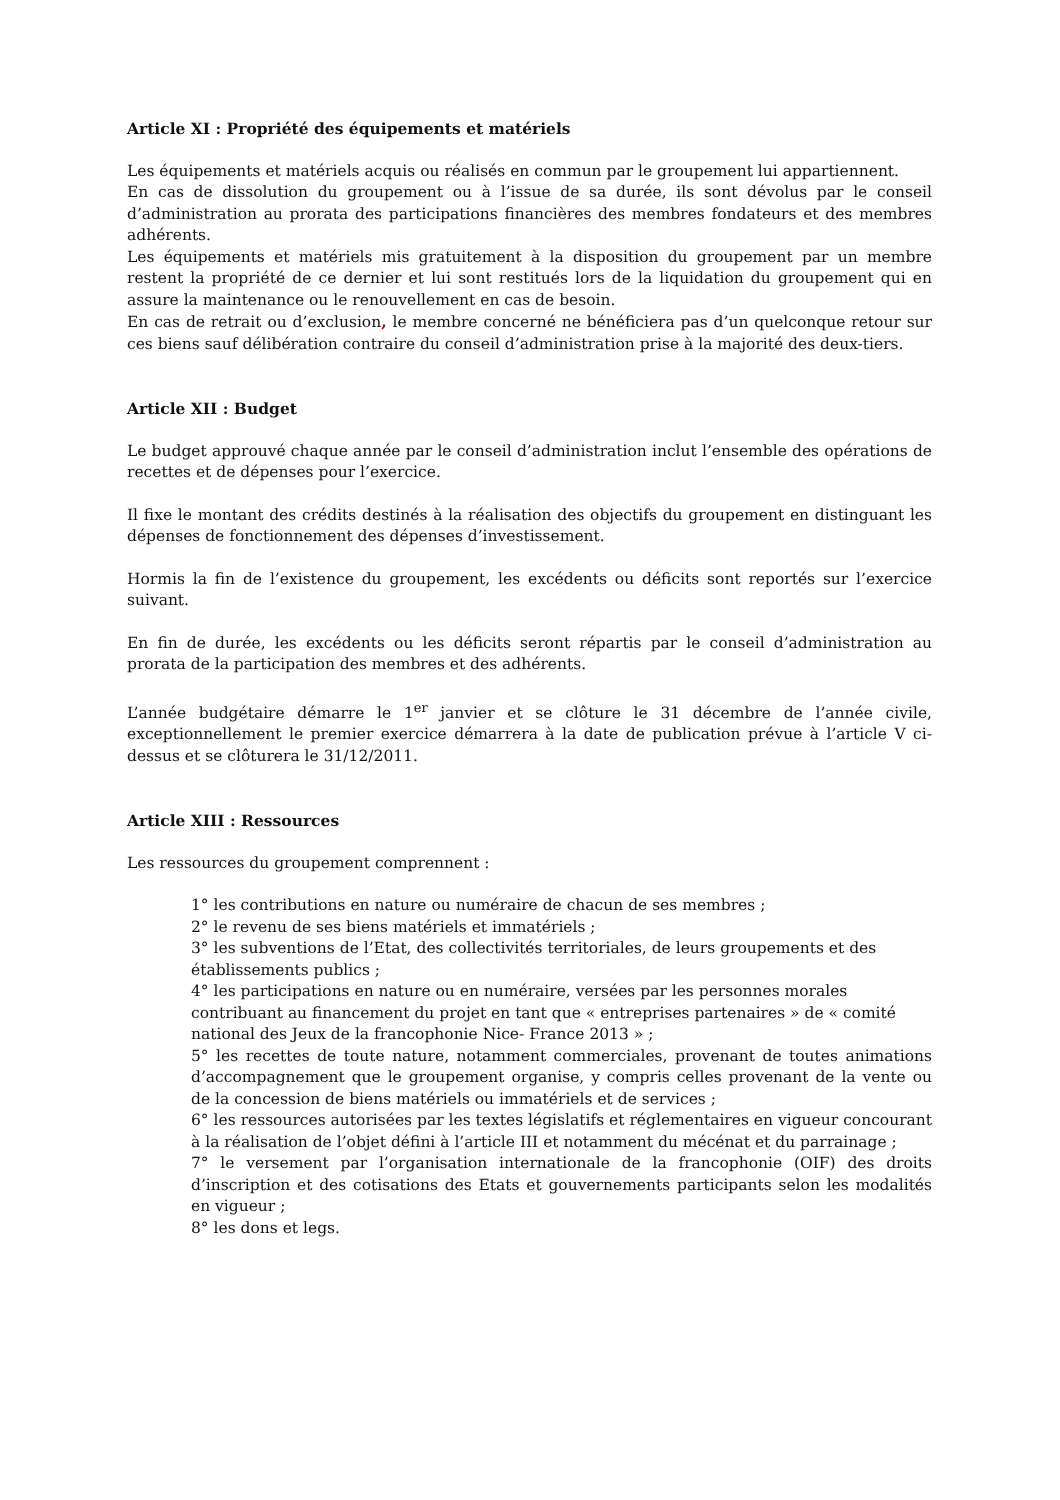Article XI : Propriété des équipements et matériels
Les équipements et matériels acquis ou réalisés en commun par le groupement lui appartiennent.
En cas de dissolution du groupement ou à l’issue de sa durée, ils sont dévolus par le conseil d’administration au prorata des participations financières des membres fondateurs et des membres adhérents.
Les équipements et matériels mis gratuitement à la disposition du groupement par un membre restent la propriété de ce dernier et lui sont restitués lors de la liquidation du groupement qui en assure la maintenance ou le renouvellement en cas de besoin.
En cas de retrait ou d’exclusion, le membre concerné ne bénéficiera pas d’un quelconque retour sur ces biens sauf délibération contraire du conseil d’administration prise à la majorité des deux-tiers.
Article XII : Budget
Le budget approuvé chaque année par le conseil d’administration inclut l’ensemble des opérations de recettes et de dépenses pour l’exercice.
Il fixe le montant des crédits destinés à la réalisation des objectifs du groupement en distinguant les dépenses de fonctionnement des dépenses d’investissement.
Hormis la fin de l’existence du groupement, les excédents ou déficits sont reportés sur l’exercice suivant.
En fin de durée, les excédents ou les déficits seront répartis par le conseil d’administration au prorata de la participation des membres et des adhérents.
L’année budgétaire démarre le 1<sup>er</sup> janvier et se clôture le 31 décembre de l’année civile, exceptionnellement le premier exercice démarrera à la date de publication prévue à l’article V ci-dessus et se clôturera le 31/12/2011.
Article XIII : Ressources
Les ressources du groupement comprennent :
1° les contributions en nature ou numéraire de chacun de ses membres ;
2° le revenu de ses biens matériels et immatériels ;
3° les subventions de l’Etat, des collectivités territoriales, de leurs groupements et des établissements publics ;
4° les participations en nature ou en numéraire, versées par les personnes morales contribuant au financement du projet en tant que « entreprises partenaires » de « comité national des Jeux de la francophonie Nice- France 2013 » ;
5° les recettes de toute nature, notamment commerciales, provenant de toutes animations d’accompagnement que le groupement organise, y compris celles provenant de la vente ou de la concession de biens matériels ou immatériels et de services ;
6° les ressources autorisées par les textes législatifs et réglementaires en vigueur concourant à la réalisation de l’objet défini à l’article III et notamment du mécénat et du parrainage ;
7° le versement par l’organisation internationale de la francophonie (OIF) des droits d’inscription et des cotisations des Etats et gouvernements participants selon les modalités en vigueur ;
8° les dons et legs.